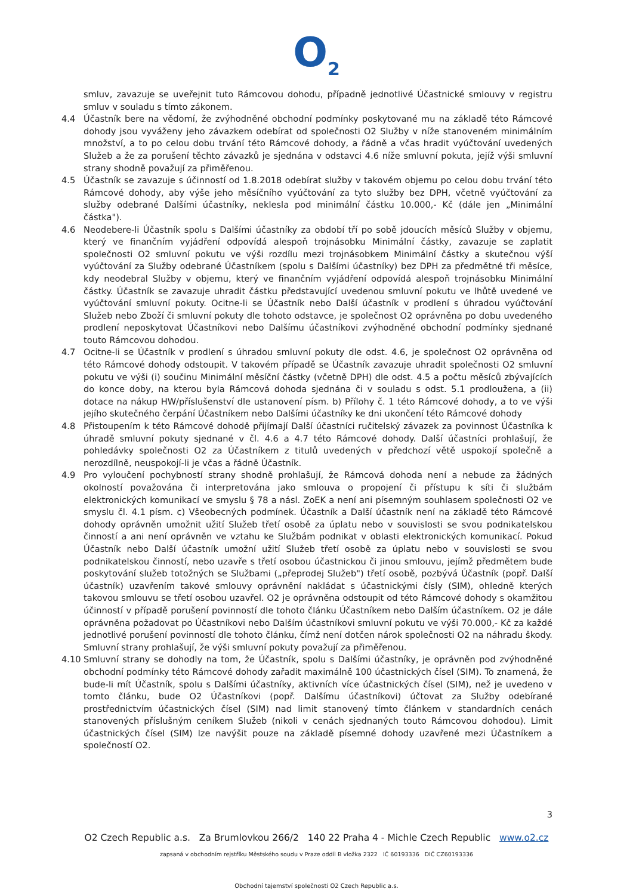O<sub>2</sub>
smluv, zavazuje se uveřejnit tuto Rámcovou dohodu, případně jednotlivé Účastnické smlouvy v registru smluv v souladu s tímto zákonem.
4.4 Účastník bere na vědomí, že zvýhodněné obchodní podmínky poskytované mu na základě této Rámcové dohody jsou vyváženy jeho závazkem odebírat od společnosti O2 Služby v níže stanoveném minimálním množství, a to po celou dobu trvání této Rámcové dohody, a řádně a včas hradit vyúčtování uvedených Služeb a že za porušení těchto závazků je sjednána v odstavci 4.6 níže smluvní pokuta, jejíž výši smluvní strany shodně považují za přiměřenou.
4.5 Účastník se zavazuje s účinností od 1.8.2018 odebírat služby v takovém objemu po celou dobu trvání této Rámcové dohody, aby výše jeho měsíčního vyúčtování za tyto služby bez DPH, včetně vyúčtování za služby odebrané Dalšími účastníky, neklesla pod minimální částku 10.000,- Kč (dále jen „Minimální částka").
4.6 Neodebere-li Účastník spolu s Dalšími účastníky za období tří po sobě jdoucích měsíců Služby v objemu, který ve finančním vyjádření odpovídá alespoň trojnásobku Minimální částky, zavazuje se zaplatit společnosti O2 smluvní pokutu ve výši rozdílu mezi trojnásobkem Minimální částky a skutečnou výší vyúčtování za Služby odebrané Účastníkem (spolu s Dalšími účastníky) bez DPH za předmětné tři měsíce, kdy neodebral Služby v objemu, který ve finančním vyjádření odpovídá alespoň trojnásobku Minimální částky. Účastník se zavazuje uhradit částku představující uvedenou smluvní pokutu ve lhůtě uvedené ve vyúčtování smluvní pokuty. Ocitne-li se Účastník nebo Další účastník v prodlení s úhradou vyúčtování Služeb nebo Zboží či smluvní pokuty dle tohoto odstavce, je společnost O2 oprávněna po dobu uvedeného prodlení neposkytovat Účastníkovi nebo Dalšímu účastníkovi zvýhodněné obchodní podmínky sjednané touto Rámcovou dohodou.
4.7 Ocitne-li se Účastník v prodlení s úhradou smluvní pokuty dle odst. 4.6, je společnost O2 oprávněna od této Rámcové dohody odstoupit. V takovém případě se Účastník zavazuje uhradit společnosti O2 smluvní pokutu ve výši (i) součinu Minimální měsíční částky (včetně DPH) dle odst. 4.5 a počtu měsíců zbývajících do konce doby, na kterou byla Rámcová dohoda sjednána či v souladu s odst. 5.1 prodloužena, a (ii) dotace na nákup HW/příslušenství dle ustanovení písm. b) Přílohy č. 1 této Rámcové dohody, a to ve výši jejího skutečného čerpání Účastníkem nebo Dalšími účastníky ke dni ukončení této Rámcové dohody
4.8 Přistoupením k této Rámcové dohodě přijímají Další účastníci ručitelský závazek za povinnost Účastníka k úhradě smluvní pokuty sjednané v čl. 4.6 a 4.7 této Rámcové dohody. Další účastníci prohlašují, že pohledávky společnosti O2 za Účastníkem z titulů uvedených v předchozí větě uspokojí společně a nerozdílně, neuspokojí-li je včas a řádně Účastník.
4.9 Pro vyloučení pochybností strany shodně prohlašují, že Rámcová dohoda není a nebude za žádných okolností považována či interpretována jako smlouva o propojení či přístupu k síti či službám elektronických komunikací ve smyslu § 78 a násl. ZoEK a není ani písemným souhlasem společnosti O2 ve smyslu čl. 4.1 písm. c) Všeobecných podmínek. Účastník a Další účastník není na základě této Rámcové dohody oprávněn umožnit užití Služeb třetí osobě za úplatu nebo v souvislosti se svou podnikatelskou činností a ani není oprávněn ve vztahu ke Službám podnikat v oblasti elektronických komunikací. Pokud Účastník nebo Další účastník umožní užití Služeb třetí osobě za úplatu nebo v souvislosti se svou podnikatelskou činností, nebo uzavře s třetí osobou účastnickou či jinou smlouvu, jejímž předmětem bude poskytování služeb totožných se Službami („přeprodej Služeb") třetí osobě, pozbývá Účastník (popř. Další účastník) uzavřením takové smlouvy oprávnění nakládat s účastnickými čísly (SIM), ohledně kterých takovou smlouvu se třetí osobou uzavřel. O2 je oprávněna odstoupit od této Rámcové dohody s okamžitou účinností v případě porušení povinností dle tohoto článku Účastníkem nebo Dalším účastníkem. O2 je dále oprávněna požadovat po Účastníkovi nebo Dalším účastníkovi smluvní pokutu ve výši 70.000,- Kč za každé jednotlivé porušení povinností dle tohoto článku, čímž není dotčen nárok společnosti O2 na náhradu škody. Smluvní strany prohlašují, že výši smluvní pokuty považují za přiměřenou.
4.10 Smluvní strany se dohodly na tom, že Účastník, spolu s Dalšími účastníky, je oprávněn pod zvýhodněné obchodní podmínky této Rámcové dohody zařadit maximálně 100 účastnických čísel (SIM). To znamená, že bude-li mít Účastník, spolu s Dalšími účastníky, aktivních více účastnických čísel (SIM), než je uvedeno v tomto článku, bude O2 Účastníkovi (popř. Dalšímu účastníkovi) účtovat za Služby odebírané prostřednictvím účastnických čísel (SIM) nad limit stanovený tímto článkem v standardních cenách stanovených příslušným ceníkem Služeb (nikoli v cenách sjednaných touto Rámcovou dohodou). Limit účastnických čísel (SIM) lze navýšit pouze na základě písemné dohody uzavřené mezi Účastníkem a společností O2.
3
O2 Czech Republic a.s. Za Brumlovkou 266/2 140 22 Praha 4 - Michle Czech Republic www.o2.cz
zapsaná v obchodním rejstříku Městského soudu v Praze oddíl B vložka 2322 IČ 60193336 DIČ CZ60193336
Obchodní tajemství společnosti O2 Czech Republic a.s.